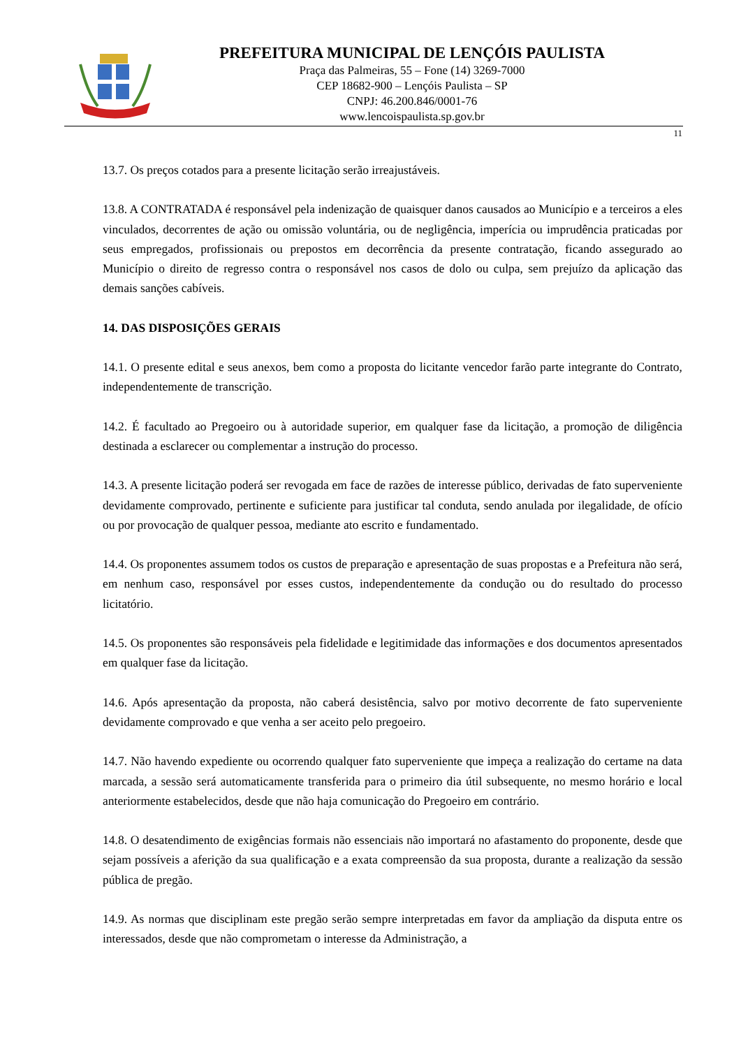PREFEITURA MUNICIPAL DE LENÇÓIS PAULISTA
Praça das Palmeiras, 55 – Fone (14) 3269-7000
CEP 18682-900 – Lençóis Paulista – SP
CNPJ: 46.200.846/0001-76
www.lencoispaulista.sp.gov.br
11
13.7. Os preços cotados para a presente licitação serão irreajustáveis.
13.8. A CONTRATADA é responsável pela indenização de quaisquer danos causados ao Município e a terceiros a eles vinculados, decorrentes de ação ou omissão voluntária, ou de negligência, imperícia ou imprudência praticadas por seus empregados, profissionais ou prepostos em decorrência da presente contratação, ficando assegurado ao Município o direito de regresso contra o responsável nos casos de dolo ou culpa, sem prejuízo da aplicação das demais sanções cabíveis.
14. DAS DISPOSIÇÕES GERAIS
14.1. O presente edital e seus anexos, bem como a proposta do licitante vencedor farão parte integrante do Contrato, independentemente de transcrição.
14.2. É facultado ao Pregoeiro ou à autoridade superior, em qualquer fase da licitação, a promoção de diligência destinada a esclarecer ou complementar a instrução do processo.
14.3. A presente licitação poderá ser revogada em face de razões de interesse público, derivadas de fato superveniente devidamente comprovado, pertinente e suficiente para justificar tal conduta, sendo anulada por ilegalidade, de ofício ou por provocação de qualquer pessoa, mediante ato escrito e fundamentado.
14.4. Os proponentes assumem todos os custos de preparação e apresentação de suas propostas e a Prefeitura não será, em nenhum caso, responsável por esses custos, independentemente da condução ou do resultado do processo licitatório.
14.5. Os proponentes são responsáveis pela fidelidade e legitimidade das informações e dos documentos apresentados em qualquer fase da licitação.
14.6. Após apresentação da proposta, não caberá desistência, salvo por motivo decorrente de fato superveniente devidamente comprovado e que venha a ser aceito pelo pregoeiro.
14.7. Não havendo expediente ou ocorrendo qualquer fato superveniente que impeça a realização do certame na data marcada, a sessão será automaticamente transferida para o primeiro dia útil subsequente, no mesmo horário e local anteriormente estabelecidos, desde que não haja comunicação do Pregoeiro em contrário.
14.8. O desatendimento de exigências formais não essenciais não importará no afastamento do proponente, desde que sejam possíveis a aferição da sua qualificação e a exata compreensão da sua proposta, durante a realização da sessão pública de pregão.
14.9. As normas que disciplinam este pregão serão sempre interpretadas em favor da ampliação da disputa entre os interessados, desde que não comprometam o interesse da Administração, a